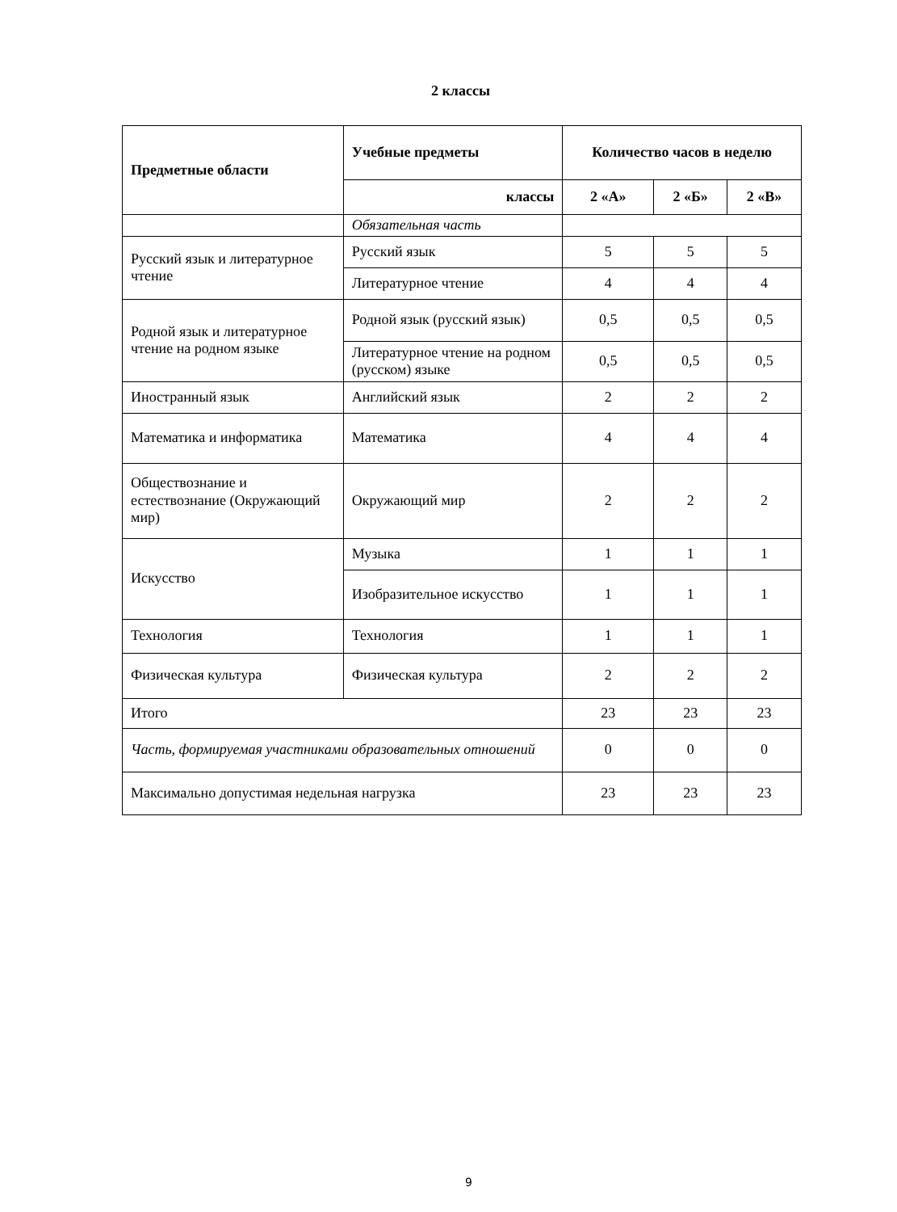2 классы
| Предметные области | Учебные предметы | Количество часов в неделю | | |
| --- | --- | --- | --- | --- |
| | классы | 2 «А» | 2 «Б» | 2 «В» |
| | Обязательная часть | | | |
| Русский язык и литературное чтение | Русский язык | 5 | 5 | 5 |
| | Литературное чтение | 4 | 4 | 4 |
| Родной язык и литературное чтение на родном языке | Родной язык (русский язык) | 0,5 | 0,5 | 0,5 |
| | Литературное чтение на родном (русском) языке | 0,5 | 0,5 | 0,5 |
| Иностранный язык | Английский язык | 2 | 2 | 2 |
| Математика и информатика | Математика | 4 | 4 | 4 |
| Обществознание и естествознание (Окружающий мир) | Окружающий мир | 2 | 2 | 2 |
| Искусство | Музыка | 1 | 1 | 1 |
| | Изобразительное искусство | 1 | 1 | 1 |
| Технология | Технология | 1 | 1 | 1 |
| Физическая культура | Физическая культура | 2 | 2 | 2 |
| Итого | | 23 | 23 | 23 |
| Часть, формируемая участниками образовательных отношений | | 0 | 0 | 0 |
| Максимально допустимая недельная нагрузка | | 23 | 23 | 23 |
9